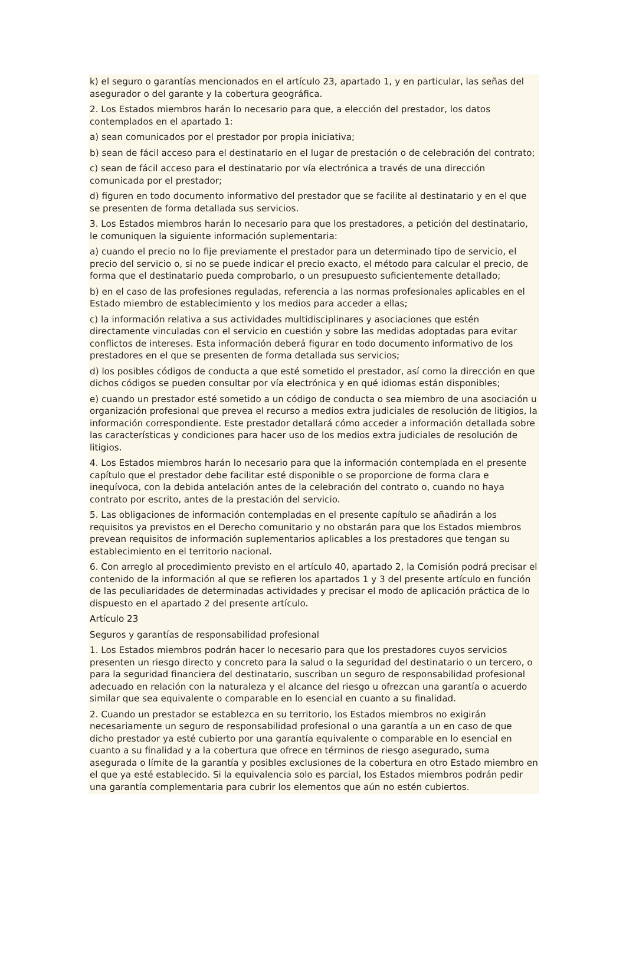k) el seguro o garantías mencionados en el artículo 23, apartado 1, y en particular, las señas del asegurador o del garante y la cobertura geográfica.
2. Los Estados miembros harán lo necesario para que, a elección del prestador, los datos contemplados en el apartado 1:
a) sean comunicados por el prestador por propia iniciativa;
b) sean de fácil acceso para el destinatario en el lugar de prestación o de celebración del contrato;
c) sean de fácil acceso para el destinatario por vía electrónica a través de una dirección comunicada por el prestador;
d) figuren en todo documento informativo del prestador que se facilite al destinatario y en el que se presenten de forma detallada sus servicios.
3. Los Estados miembros harán lo necesario para que los prestadores, a petición del destinatario, le comuniquen la siguiente información suplementaria:
a) cuando el precio no lo fije previamente el prestador para un determinado tipo de servicio, el precio del servicio o, si no se puede indicar el precio exacto, el método para calcular el precio, de forma que el destinatario pueda comprobarlo, o un presupuesto suficientemente detallado;
b) en el caso de las profesiones reguladas, referencia a las normas profesionales aplicables en el Estado miembro de establecimiento y los medios para acceder a ellas;
c) la información relativa a sus actividades multidisciplinares y asociaciones que estén directamente vinculadas con el servicio en cuestión y sobre las medidas adoptadas para evitar conflictos de intereses. Esta información deberá figurar en todo documento informativo de los prestadores en el que se presenten de forma detallada sus servicios;
d) los posibles códigos de conducta a que esté sometido el prestador, así como la dirección en que dichos códigos se pueden consultar por vía electrónica y en qué idiomas están disponibles;
e) cuando un prestador esté sometido a un código de conducta o sea miembro de una asociación u organización profesional que prevea el recurso a medios extra judiciales de resolución de litigios, la información correspondiente. Este prestador detallará cómo acceder a información detallada sobre las características y condiciones para hacer uso de los medios extra judiciales de resolución de litigios.
4. Los Estados miembros harán lo necesario para que la información contemplada en el presente capítulo que el prestador debe facilitar esté disponible o se proporcione de forma clara e inequívoca, con la debida antelación antes de la celebración del contrato o, cuando no haya contrato por escrito, antes de la prestación del servicio.
5. Las obligaciones de información contempladas en el presente capítulo se añadirán a los requisitos ya previstos en el Derecho comunitario y no obstarán para que los Estados miembros prevean requisitos de información suplementarios aplicables a los prestadores que tengan su establecimiento en el territorio nacional.
6. Con arreglo al procedimiento previsto en el artículo 40, apartado 2, la Comisión podrá precisar el contenido de la información al que se refieren los apartados 1 y 3 del presente artículo en función de las peculiaridades de determinadas actividades y precisar el modo de aplicación práctica de lo dispuesto en el apartado 2 del presente artículo.
Artículo 23
Seguros y garantías de responsabilidad profesional
1. Los Estados miembros podrán hacer lo necesario para que los prestadores cuyos servicios presenten un riesgo directo y concreto para la salud o la seguridad del destinatario o un tercero, o para la seguridad financiera del destinatario, suscriban un seguro de responsabilidad profesional adecuado en relación con la naturaleza y el alcance del riesgo u ofrezcan una garantía o acuerdo similar que sea equivalente o comparable en lo esencial en cuanto a su finalidad.
2. Cuando un prestador se establezca en su territorio, los Estados miembros no exigirán necesariamente un seguro de responsabilidad profesional o una garantía a un en caso de que dicho prestador ya esté cubierto por una garantía equivalente o comparable en lo esencial en cuanto a su finalidad y a la cobertura que ofrece en términos de riesgo asegurado, suma asegurada o límite de la garantía y posibles exclusiones de la cobertura en otro Estado miembro en el que ya esté establecido. Si la equivalencia solo es parcial, los Estados miembros podrán pedir una garantía complementaria para cubrir los elementos que aún no estén cubiertos.